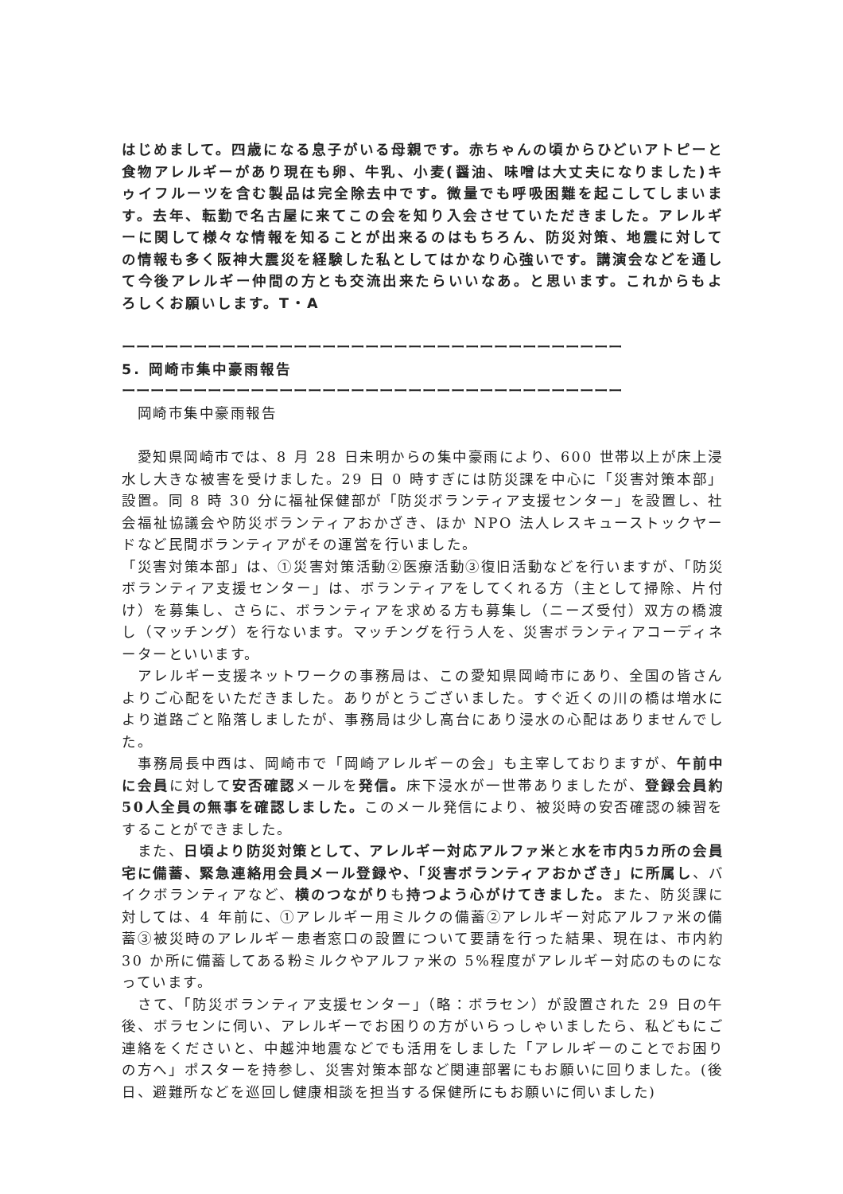はじめまして。四歳になる息子がいる母親です。赤ちゃんの頃からひどいアトピーと食物アレルギーがあり現在も卵、牛乳、小麦(醤油、味噌は大丈夫になりました)キゥイフルーツを含む製品は完全除去中です。微量でも呼吸困難を起こしてしまいます。去年、転勤で名古屋に来てこの会を知り入会させていただきました。アレルギーに関して様々な情報を知ることが出来るのはもちろん、防災対策、地震に対しての情報も多く阪神大震災を経験した私としてはかなり心強いです。講演会などを通して今後アレルギー仲間の方とも交流出来たらいいなあ。と思います。これからもよろしくお願いします。T・A
ーーーーーーーーーーーーーーーーーーーーーーーーーーーーーーーーーーー
5. 岡崎市集中豪雨報告
ーーーーーーーーーーーーーーーーーーーーーーーーーーーーーーーーーーー
　岡崎市集中豪雨報告
　愛知県岡崎市では、8 月 28 日未明からの集中豪雨により、600 世帯以上が床上浸水し大きな被害を受けました。29 日 0 時すぎには防災課を中心に「災害対策本部」設置。同 8 時 30 分に福祉保健部が「防災ボランティア支援センター」を設置し、社会福祉協議会や防災ボランティアおかざき、ほか NPO 法人レスキューストックヤードなど民間ボランティアがその運営を行いました。
「災害対策本部」は、①災害対策活動②医療活動③復旧活動などを行いますが、「防災ボランティア支援センター」は、ボランティアをしてくれる方（主として掃除、片付け）を募集し、さらに、ボランティアを求める方も募集し（ニーズ受付）双方の橋渡し（マッチング）を行ないます。マッチングを行う人を、災害ボランティアコーディネーターといいます。
　アレルギー支援ネットワークの事務局は、この愛知県岡崎市にあり、全国の皆さんよりご心配をいただきました。ありがとうございました。すぐ近くの川の橋は増水により道路ごと陥落しましたが、事務局は少し高台にあり浸水の心配はありませんでした。
　事務局長中西は、岡崎市で「岡崎アレルギーの会」も主宰しておりますが、午前中に会員に対して安否確認メールを発信。床下浸水が一世帯ありましたが、登録会員約50人全員の無事を確認しました。このメール発信により、被災時の安否確認の練習をすることができました。
　また、日頃より防災対策として、アレルギー対応アルファ米と水を市内5カ所の会員宅に備蓄、緊急連絡用会員メール登録や、「災害ボランティアおかざき」に所属し、バイクボランティアなど、横のつながりも持つよう心がけてきました。また、防災課に対しては、4 年前に、①アレルギー用ミルクの備蓄②アレルギー対応アルファ米の備蓄③被災時のアレルギー患者窓口の設置について要請を行った結果、現在は、市内約 30 か所に備蓄してある粉ミルクやアルファ米の 5%程度がアレルギー対応のものになっています。
　さて、「防災ボランティア支援センター」（略：ボラセン）が設置された 29 日の午後、ボラセンに伺い、アレルギーでお困りの方がいらっしゃいましたら、私どもにご連絡をくださいと、中越沖地震などでも活用をしました「アレルギーのことでお困りの方へ」ポスターを持参し、災害対策本部など関連部署にもお願いに回りました。(後日、避難所などを巡回し健康相談を担当する保健所にもお願いに伺いました)